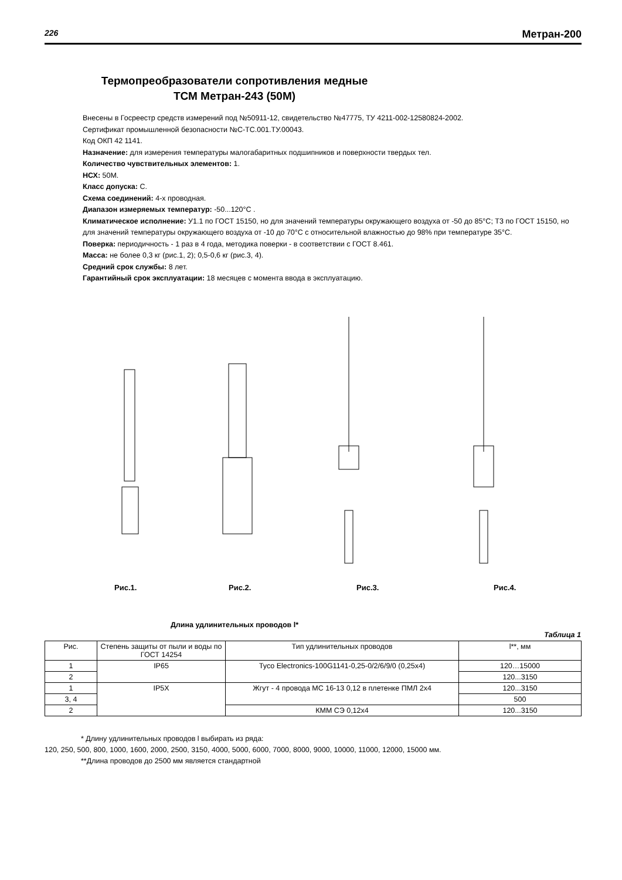226 Метран-200
Термопреобразователи сопротивления медные
ТСМ Метран-243 (50М)
Внесены в Госреестр средств измерений под №50911-12, свидетельство №47775, ТУ 4211-002-12580824-2002.
Сертификат промышленной безопасности №С-ТС.001.ТУ.00043.
Код ОКП 42 1141.
Назначение: для измерения температуры малогабаритных подшипников и поверхности твердых тел.
Количество чувствительных элементов: 1.
НСХ: 50М.
Класс допуска: С.
Схема соединений: 4-х проводная.
Диапазон измеряемых температур: -50...120°С .
Климатическое исполнение: У1.1 по ГОСТ 15150, но для значений температуры окружающего воздуха от -50 до 85°С; Т3 по ГОСТ 15150, но для значений температуры окружающего воздуха от -10 до 70°С с относительной влажностью до 98% при температуре 35°С.
Поверка: периодичность - 1 раз в 4 года, методика поверки - в соответствии с ГОСТ 8.461.
Масса: не более 0,3 кг (рис.1, 2); 0,5-0,6 кг (рис.3, 4).
Средний срок службы: 8 лет.
Гарантийный срок эксплуатации: 18 месяцев с момента ввода в эксплуатацию.
Рис.1. Рис.2. Рис.3. Рис.4.
Длина удлинительных проводов l*
Таблица 1
| Рис. | Степень защиты от пыли и воды по ГОСТ 14254 | Тип удлинительных проводов | l**, мм |
| --- | --- | --- | --- |
| 1 | IP65 | Tyco Electronics-100G1141-0,25-0/2/6/9/0 (0,25x4) | 120…15000 |
| 2 | | | 120...3150 |
| 1 | IP5X | Жгут - 4 провода МС 16-13 0,12 в плетенке ПМЛ 2х4 | 120...3150 |
| 3, 4 | | | 500 |
| 2 | | КММ СЭ 0,12х4 | 120...3150 |
* Длину удлинительных проводов l выбирать из ряда:
120, 250, 500, 800, 1000, 1600, 2000, 2500, 3150, 4000, 5000, 6000, 7000, 8000, 9000, 10000, 11000, 12000, 15000 мм.
**Длина проводов до 2500 мм является стандартной